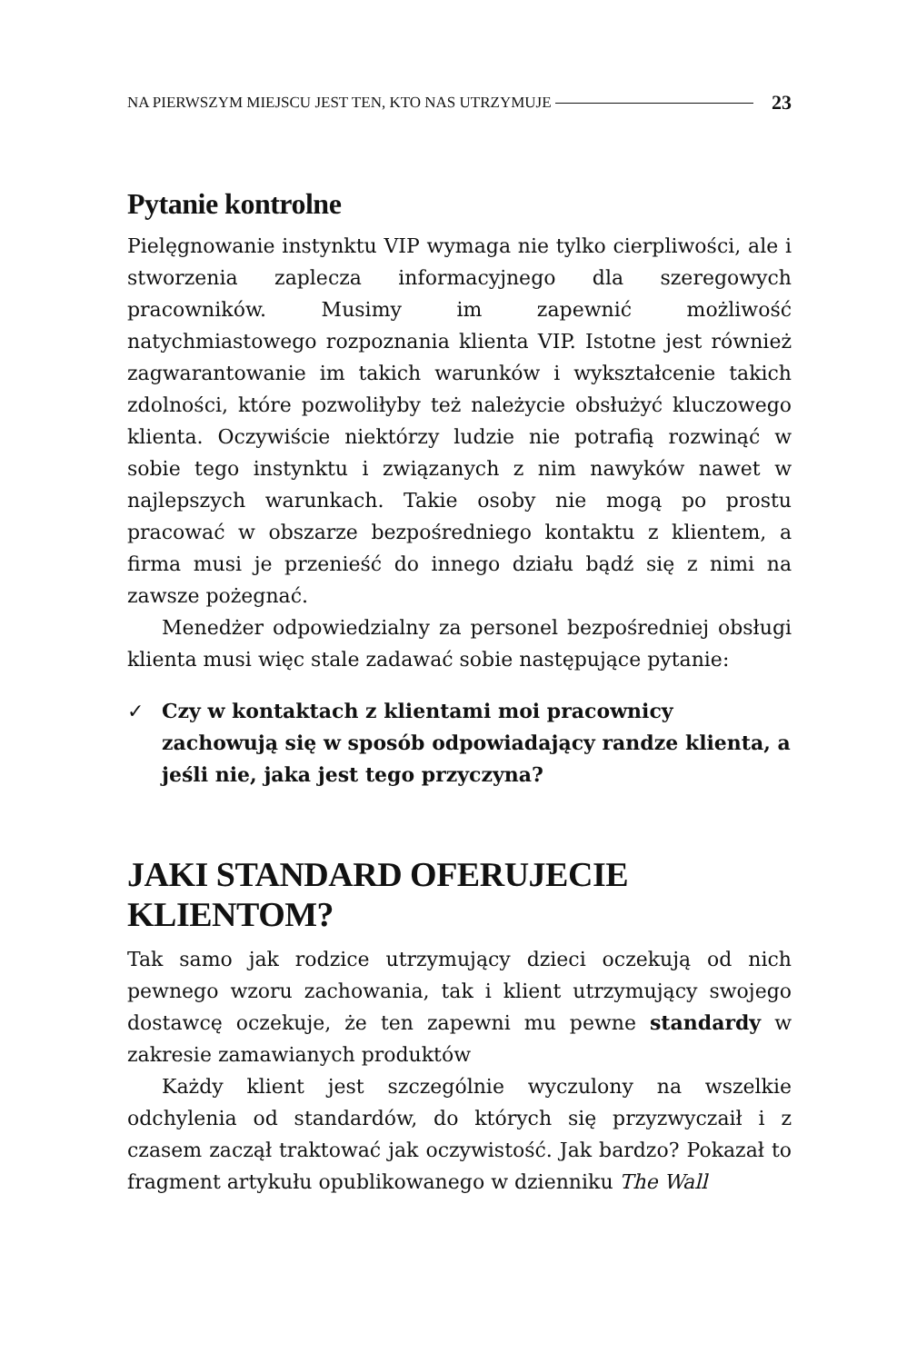NA PIERWSZYM MIEJSCU JEST TEN, KTO NAS UTRZYMUJE 23
Pytanie kontrolne
Pielęgnowanie instynktu VIP wymaga nie tylko cierpliwości, ale i stworzenia zaplecza informacyjnego dla szeregowych pracowników. Musimy im zapewnić możliwość natychmiastowego rozpoznania klienta VIP. Istotne jest również zagwarantowanie im takich warunków i wykształcenie takich zdolności, które pozwoliłyby też należycie obsłużyć kluczowego klienta. Oczywiście niektórzy ludzie nie potrafią rozwinąć w sobie tego instynktu i związanych z nim nawyków nawet w najlepszych warunkach. Takie osoby nie mogą po prostu pracować w obszarze bezpośredniego kontaktu z klientem, a firma musi je przenieść do innego działu bądź się z nimi na zawsze pożegnać.
Menedżer odpowiedzialny za personel bezpośredniej obsługi klienta musi więc stale zadawać sobie następujące pytanie:
✓ Czy w kontaktach z klientami moi pracownicy zachowują się w sposób odpowiadający randze klienta, a jeśli nie, jaka jest tego przyczyna?
JAKI STANDARD OFERUJECIE KLIENTOM?
Tak samo jak rodzice utrzymujący dzieci oczekują od nich pewnego wzoru zachowania, tak i klient utrzymujący swojego dostawcę oczekuje, że ten zapewni mu pewne standardy w zakresie zamawianych produktów
Każdy klient jest szczególnie wyczulony na wszelkie odchylenia od standardów, do których się przyzwyczaił i z czasem zaczął traktować jak oczywistość. Jak bardzo? Pokazał to fragment artykułu opublikowanego w dzienniku The Wall